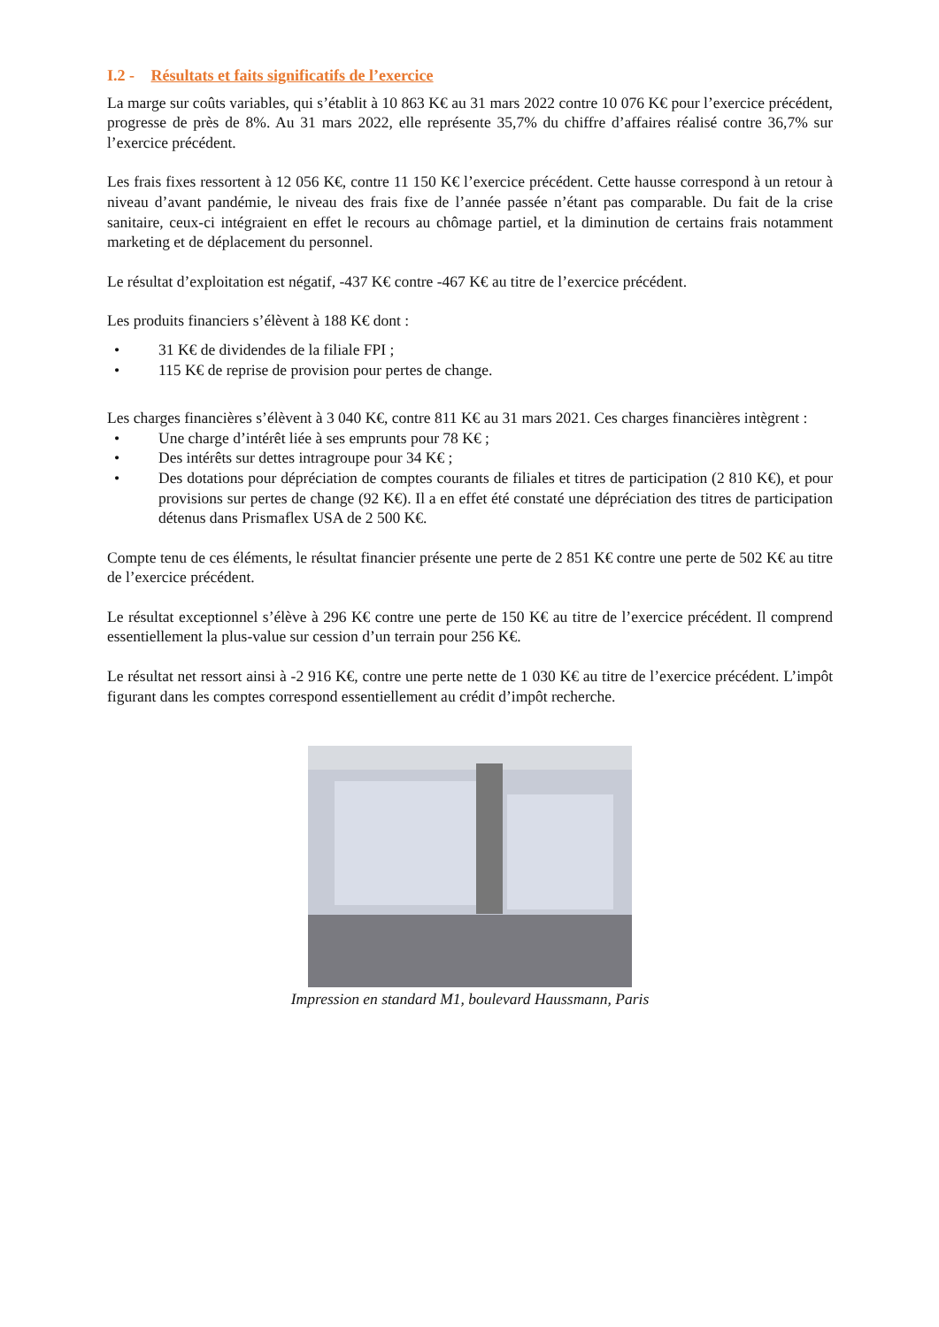I.2 - Résultats et faits significatifs de l’exercice
La marge sur coûts variables, qui s’établit à 10 863 K€ au 31 mars 2022 contre 10 076 K€ pour l’exercice précédent, progresse de près de 8%. Au 31 mars 2022, elle représente 35,7% du chiffre d’affaires réalisé contre 36,7% sur l’exercice précédent.
Les frais fixes ressortent à 12 056 K€, contre 11 150 K€ l’exercice précédent. Cette hausse correspond à un retour à niveau d’avant pandémie, le niveau des frais fixe de l’année passée n’étant pas comparable. Du fait de la crise sanitaire, ceux-ci intégraient en effet le recours au chômage partiel, et la diminution de certains frais notamment marketing et de déplacement du personnel.
Le résultat d’exploitation est négatif, -437 K€ contre -467 K€ au titre de l’exercice précédent.
Les produits financiers s’élèvent à 188 K€ dont :
• 31 K€ de dividendes de la filiale FPI ;
• 115 K€ de reprise de provision pour pertes de change.
Les charges financières s’élèvent à 3 040 K€, contre 811 K€ au 31 mars 2021. Ces charges financières intègrent :
• Une charge d’intérêt liée à ses emprunts pour 78 K€ ;
• Des intérêts sur dettes intragroupe pour 34 K€ ;
• Des dotations pour dépréciation de comptes courants de filiales et titres de participation (2 810 K€), et pour provisions sur pertes de change (92 K€). Il a en effet été constaté une dépréciation des titres de participation détenus dans Prismaflex USA de 2 500 K€.
Compte tenu de ces éléments, le résultat financier présente une perte de 2 851 K€ contre une perte de 502 K€ au titre de l’exercice précédent.
Le résultat exceptionnel s’élève à 296 K€ contre une perte de 150 K€ au titre de l’exercice précédent. Il comprend essentiellement la plus-value sur cession d’un terrain pour 256 K€.
Le résultat net ressort ainsi à -2 916 K€, contre une perte nette de 1 030 K€ au titre de l’exercice précédent. L’impôt figurant dans les comptes correspond essentiellement au crédit d’impôt recherche.
Impression en standard M1, boulevard Haussmann, Paris